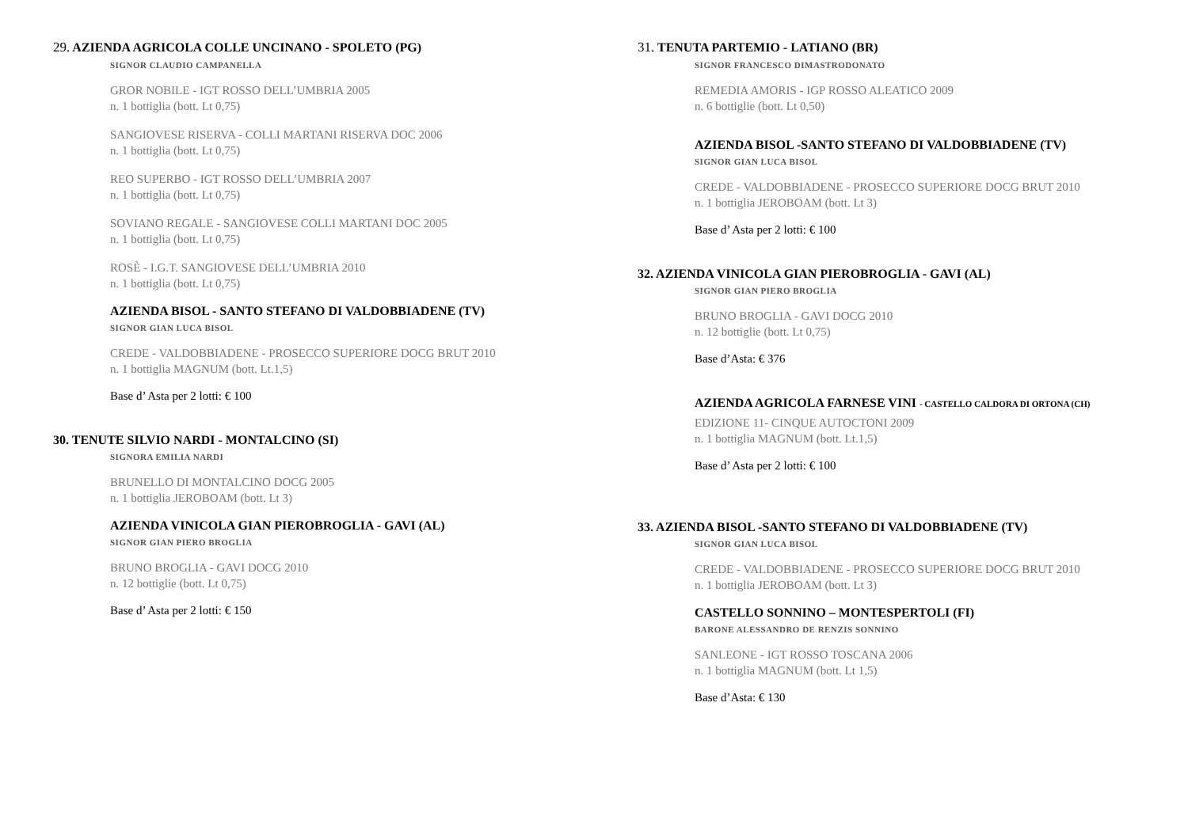29. AZIENDA AGRICOLA COLLE UNCINANO - SPOLETO (PG)
SIGNOR CLAUDIO CAMPANELLA
GROR NOBILE - IGT ROSSO DELL’UMBRIA 2005
n. 1 bottiglia (bott. Lt 0,75)
SANGIOVESE RISERVA - COLLI MARTANI RISERVA DOC 2006
n. 1 bottiglia (bott. Lt 0,75)
REO SUPERBO - IGT ROSSO DELL’UMBRIA 2007
n. 1 bottiglia (bott. Lt 0,75)
SOVIANO REGALE - SANGIOVESE COLLI MARTANI DOC 2005
n. 1 bottiglia (bott. Lt 0,75)
ROSÈ - I.G.T. SANGIOVESE DELL’UMBRIA 2010
n. 1 bottiglia (bott. Lt 0,75)
AZIENDA BISOL - SANTO STEFANO DI VALDOBBIADENE (TV)
SIGNOR GIAN LUCA BISOL
CREDE - VALDOBBIADENE - PROSECCO SUPERIORE DOCG BRUT 2010
n. 1 bottiglia MAGNUM (bott. Lt.1,5)
Base d’ Asta per 2 lotti: € 100
30. TENUTE SILVIO NARDI - MONTALCINO (SI)
SIGNORA EMILIA NARDI
BRUNELLO DI MONTALCINO DOCG 2005
n. 1 bottiglia JEROBOAM (bott. Lt 3)
AZIENDA VINICOLA GIAN PIEROBROGLIA - GAVI (AL)
SIGNOR GIAN PIERO BROGLIA
BRUNO BROGLIA - GAVI DOCG 2010
n. 12 bottiglie (bott. Lt 0,75)
Base d’ Asta per 2 lotti: € 150
31. TENUTA PARTEMIO - LATIANO (BR)
SIGNOR FRANCESCO DIMASTRODONATO
REMEDIA AMORIS - IGP ROSSO ALEATICO 2009
n. 6 bottiglie (bott. Lt 0,50)
AZIENDA BISOL -SANTO STEFANO DI VALDOBBIADENE (TV)
SIGNOR GIAN LUCA BISOL
CREDE - VALDOBBIADENE - PROSECCO SUPERIORE DOCG BRUT 2010
n. 1 bottiglia JEROBOAM (bott. Lt 3)
Base d’ Asta per 2 lotti: € 100
32. AZIENDA VINICOLA GIAN PIEROBROGLIA - GAVI (AL)
SIGNOR GIAN PIERO BROGLIA
BRUNO BROGLIA - GAVI DOCG 2010
n. 12 bottiglie (bott. Lt 0,75)
Base d’Asta: € 376
AZIENDA AGRICOLA FARNESE VINI - CASTELLO CALDORA DI ORTONA (CH)
EDIZIONE 11- CINQUE AUTOCTONI 2009
n. 1 bottiglia MAGNUM (bott. Lt.1,5)
Base d’ Asta per 2 lotti: € 100
33. AZIENDA BISOL -SANTO STEFANO DI VALDOBBIADENE (TV)
SIGNOR GIAN LUCA BISOL
CREDE - VALDOBBIADENE - PROSECCO SUPERIORE DOCG BRUT 2010
n. 1 bottiglia JEROBOAM (bott. Lt 3)
CASTELLO SONNINO – MONTESPERTOLI (FI)
BARONE ALESSANDRO DE RENZIS SONNINO
SANLEONE - IGT ROSSO TOSCANA 2006
n. 1 bottiglia MAGNUM (bott. Lt 1,5)
Base d’Asta: € 130